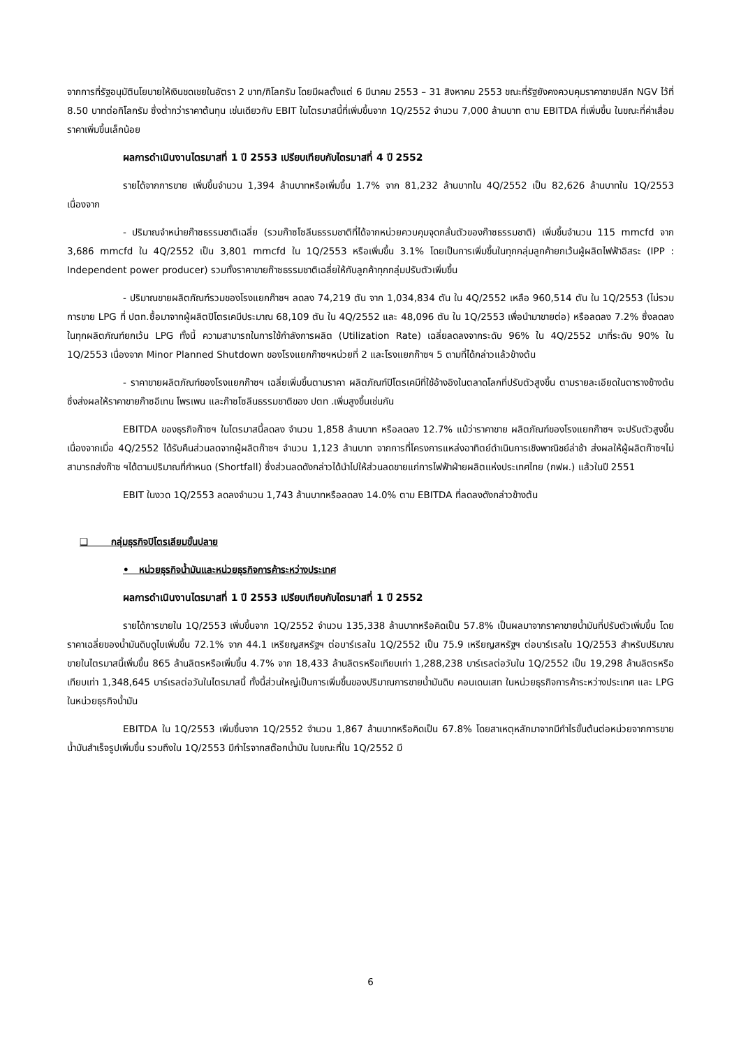จากการที่รัฐอนุมัตินโยบายให้เงินชดเชยในอัตรา 2 บาท/กิโลกรัม โดยมีผลตั้งแต่ 6 มีนาคม 2553 – 31 สิงหาคม 2553 ขณะที่รัฐยังคงควบคุมราคาขายปลีก NGV ไว้ที่ 8.50 บาทต่อกิโลกรัม ซึ่งต่ำกว่าราคาต้นทุน เช่นเดียวกับ EBIT ในไตรมาสนี้ที่เพิ่มขึ้นจาก 1Q/2552 จำนวน 7,000 ล้านบาท ตาม EBITDA ที่เพิ่มขึ้น ในขณะที่ค่าเสื่อมราคาเพิ่มขึ้นเล็กน้อย
ผลการดำเนินงานไตรมาสที่ 1 ปี 2553 เปรียบเทียบกับไตรมาสที่ 4 ปี 2552
รายได้จากการขาย เพิ่มขึ้นจำนวน 1,394 ล้านบาทหรือเพิ่มขึ้น 1.7% จาก 81,232 ล้านบาทใน 4Q/2552 เป็น 82,626 ล้านบาทใน 1Q/2553 เนื่องจาก
- ปริมาณจำหน่ายก๊าซธรรมชาติเฉลี่ย (รวมก๊าซโซลีนธรรมชาติที่ได้จากหน่วยควบคุมจุดกลั่นตัวของก๊าซธรรมชาติ) เพิ่มขึ้นจำนวน 115 mmcfd จาก 3,686 mmcfd ใน 4Q/2552 เป็น 3,801 mmcfd ใน 1Q/2553 หรือเพิ่มขึ้น 3.1% โดยเป็นการเพิ่มขึ้นในทุกกลุ่มลูกค้ายกเว้นผู้ผลิตไฟฟ้าอิสระ (IPP : Independent power producer) รวมทั้งราคาขายก๊าซธรรมชาติเฉลี่ยให้กับลูกค้าทุกกลุ่มปรับตัวเพิ่มขึ้น
- ปริมาณขายผลิตภัณฑ์รวมของโรงแยกก๊าซฯ ลดลง 74,219 ตัน จาก 1,034,834 ตัน ใน 4Q/2552 เหลือ 960,514 ตัน ใน 1Q/2553 (ไม่รวมการขาย LPG ที่ ปตท.ซื้อมาจากผู้ผลิตปิโตรเคมีประมาณ 68,109 ตัน ใน 4Q/2552 และ 48,096 ตัน ใน 1Q/2553 เพื่อนำมาขายต่อ) หรือลดลง 7.2% ซึ่งลดลงในทุกผลิตภัณฑ์ยกเว้น LPG ทั้งนี้ ความสามารถในการใช้กำลังการผลิต (Utilization Rate) เฉลี่ยลดลงจากระดับ 96% ใน 4Q/2552 มาที่ระดับ 90% ใน 1Q/2553 เนื่องจาก Minor Planned Shutdown ของโรงแยกก๊าซฯหน่วยที่ 2 และโรงแยกก๊าซฯ 5 ตามที่ได้กล่าวแล้วข้างต้น
- ราคาขายผลิตภัณฑ์ของโรงแยกก๊าซฯ เฉลี่ยเพิ่มขึ้นตามราคา ผลิตภัณฑ์ปิโตรเคมีที่ใช้อ้างอิงในตลาดโลกที่ปรับตัวสูงขึ้น ตามรายละเอียดในตารางข้างต้น ซึ่งส่งผลให้ราคาขายก๊าซอีเทน โพรเพน และก๊าซโซลีนธรรมชาติของ ปตท .เพิ่มสูงขึ้นเช่นกัน
EBITDA ของธุรกิจก๊าซฯ ในไตรมาสนี้ลดลง จำนวน 1,858 ล้านบาท หรือลดลง 12.7% แม้ว่าราคาขาย ผลิตภัณฑ์ของโรงแยกก๊าซฯ จะปรับตัวสูงขึ้น เนื่องจากเมื่อ 4Q/2552 ได้รับคืนส่วนลดจากผู้ผลิตก๊าซฯ จำนวน 1,123 ล้านบาท จากการที่โครงการแหล่งอาทิตย์ดำเนินการเชิงพาณิชย์ล่าช้า ส่งผลให้ผู้ผลิตก๊าซฯไม่สามารถส่งก๊าซ ฯได้ตามปริมาณที่กำหนด (Shortfall) ซึ่งส่วนลดดังกล่าวได้นำไปให้ส่วนลดขายแก่การไฟฟ้าฝ่ายผลิตแห่งประเทศไทย (กฟผ.) แล้วในปี 2551
EBIT ในงวด 1Q/2553 ลดลงจำนวน 1,743 ล้านบาทหรือลดลง 14.0% ตาม EBITDA ที่ลดลงดังกล่าวข้างต้น
❑ กลุ่มธุรกิจปิโตรเลียมขั้นปลาย
• หน่วยธุรกิจน้ำมันและหน่วยธุรกิจการค้าระหว่างประเทศ
ผลการดำเนินงานไตรมาสที่ 1 ปี 2553 เปรียบเทียบกับไตรมาสที่ 1 ปี 2552
รายได้การขายใน 1Q/2553 เพิ่มขึ้นจาก 1Q/2552 จำนวน 135,338 ล้านบาทหรือคิดเป็น 57.8% เป็นผลมาจากราคาขายน้ำมันที่ปรับตัวเพิ่มขึ้น โดยราคาเฉลี่ยของน้ำมันดิบดูไบเพิ่มขึ้น 72.1% จาก 44.1 เหรียญสหรัฐฯ ต่อบาร์เรลใน 1Q/2552 เป็น 75.9 เหรียญสหรัฐฯ ต่อบาร์เรลใน 1Q/2553 สำหรับปริมาณขายในไตรมาสนี้เพิ่มขึ้น 865 ล้านลิตรหรือเพิ่มขึ้น 4.7% จาก 18,433 ล้านลิตรหรือเทียบเท่า 1,288,238 บาร์เรลต่อวันใน 1Q/2552 เป็น 19,298 ล้านลิตรหรือเทียบเท่า 1,348,645 บาร์เรลต่อวันในไตรมาสนี้ ทั้งนี้ส่วนใหญ่เป็นการเพิ่มขึ้นของปริมาณการขายน้ำมันดิบ คอนเดนเสท ในหน่วยธุรกิจการค้าระหว่างประเทศ และ LPG ในหน่วยธุรกิจน้ำมัน
EBITDA ใน 1Q/2553 เพิ่มขึ้นจาก 1Q/2552 จำนวน 1,867 ล้านบาทหรือคิดเป็น 67.8% โดยสาเหตุหลักมาจากมีกำไรขั้นต้นต่อหน่วยจากการขายน้ำมันสำเร็จรูปเพิ่มขึ้น รวมถึงใน 1Q/2553 มีกำไรจากสต๊อกน้ำมัน ในขณะที่ใน 1Q/2552 มี
6